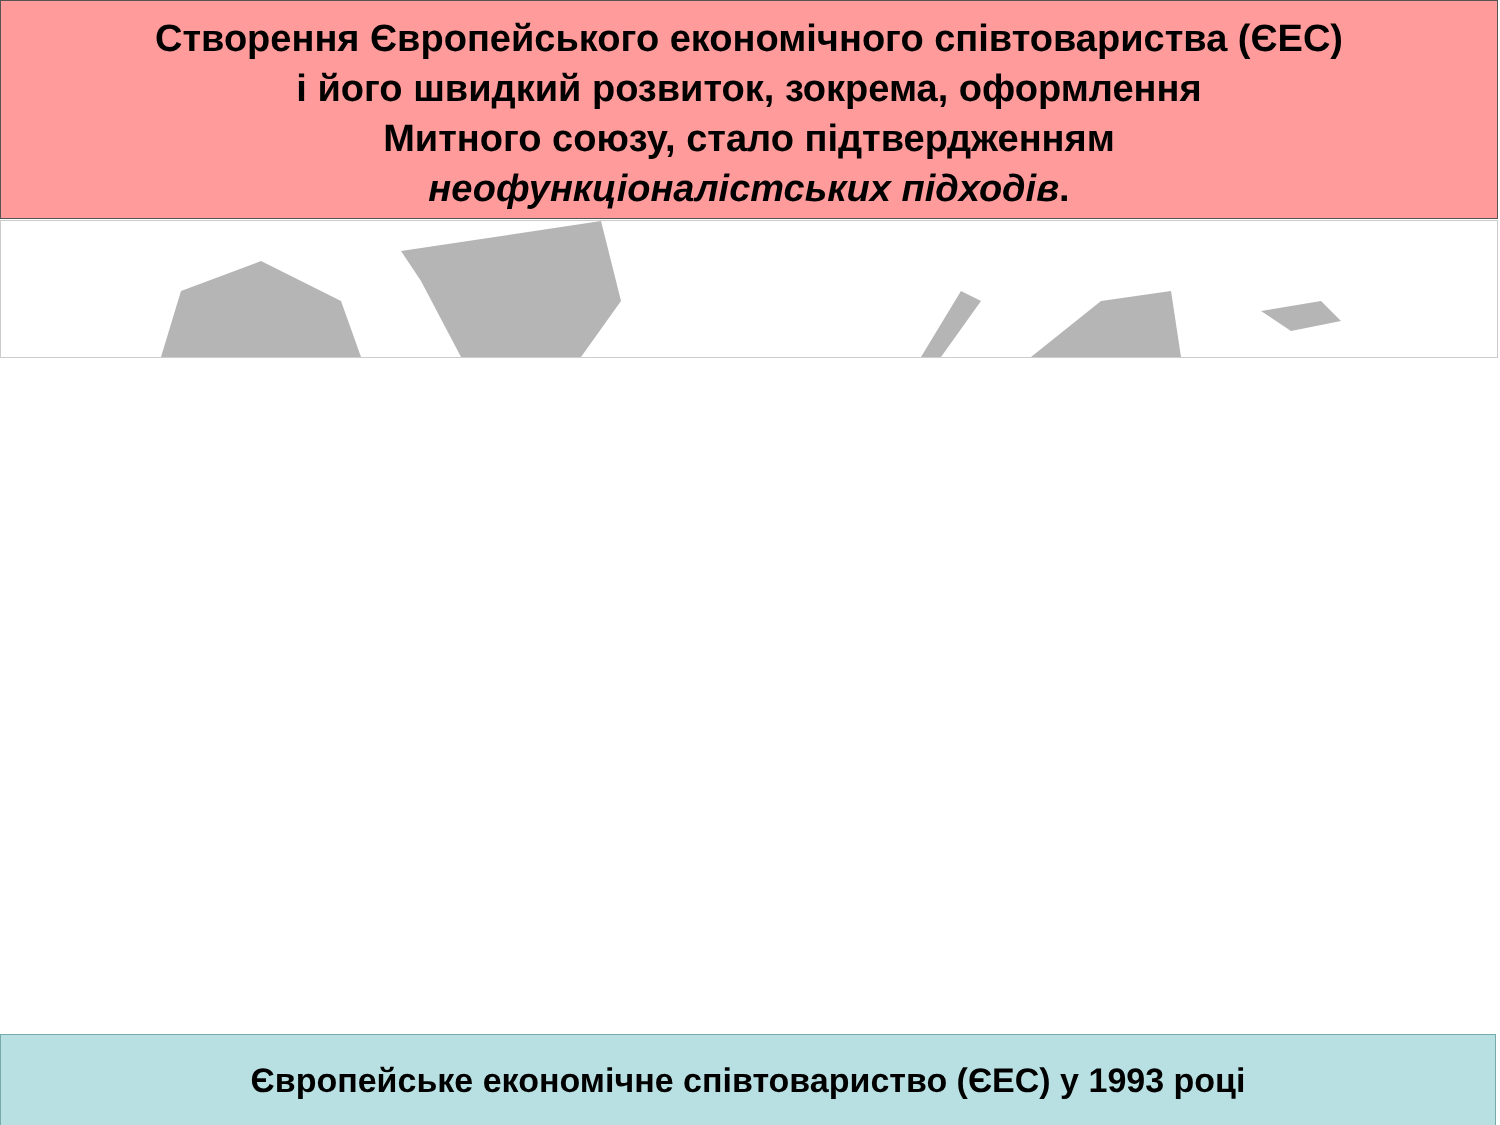Створення Європейського економічного співтовариства (ЄЕС)
і його швидкий розвиток, зокрема, оформлення
Митного союзу, стало підтвердженням
неофункціоналістських підходів.
Європейське економічне співтовариство (ЄЕС) у 1993 році